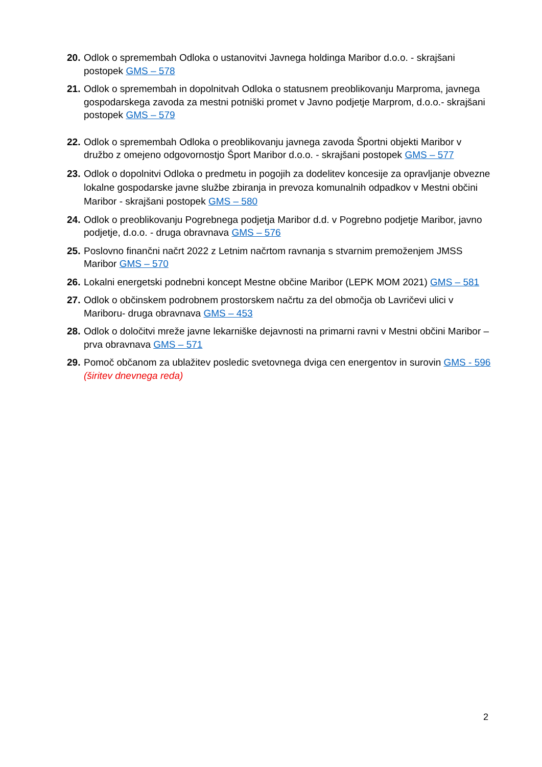20. Odlok o spremembah Odloka o ustanovitvi Javnega holdinga Maribor d.o.o. - skrajšani postopek GMS – 578
21. Odlok o spremembah in dopolnitvah Odloka o statusnem preoblikovanju Marproma, javnega gospodarskega zavoda za mestni potniški promet v Javno podjetje Marprom, d.o.o.- skrajšani postopek GMS – 579
22. Odlok o spremembah Odloka o preoblikovanju javnega zavoda Športni objekti Maribor v družbo z omejeno odgovornostjo Šport Maribor d.o.o. - skrajšani postopek GMS – 577
23. Odlok o dopolnitvi Odloka o predmetu in pogojih za dodelitev koncesije za opravljanje obvezne lokalne gospodarske javne službe zbiranja in prevoza komunalnih odpadkov v Mestni občini Maribor - skrajšani postopek GMS – 580
24. Odlok o preoblikovanju Pogrebnega podjetja Maribor d.d. v Pogrebno podjetje Maribor, javno podjetje, d.o.o. - druga obravnava GMS – 576
25. Poslovno finančni načrt 2022 z Letnim načrtom ravnanja s stvarnim premoženjem JMSS Maribor GMS – 570
26. Lokalni energetski podnebni koncept Mestne občine Maribor (LEPK MOM 2021) GMS – 581
27. Odlok o občinskem podrobnem prostorskem načrtu za del območja ob Lavričevi ulici v Mariboru- druga obravnava GMS – 453
28. Odlok o določitvi mreže javne lekarniške dejavnosti na primarni ravni v Mestni občini Maribor – prva obravnava GMS – 571
29. Pomoč občanom za ublažitev posledic svetovnega dviga cen energentov in surovin GMS - 596 (širitev dnevnega reda)
2